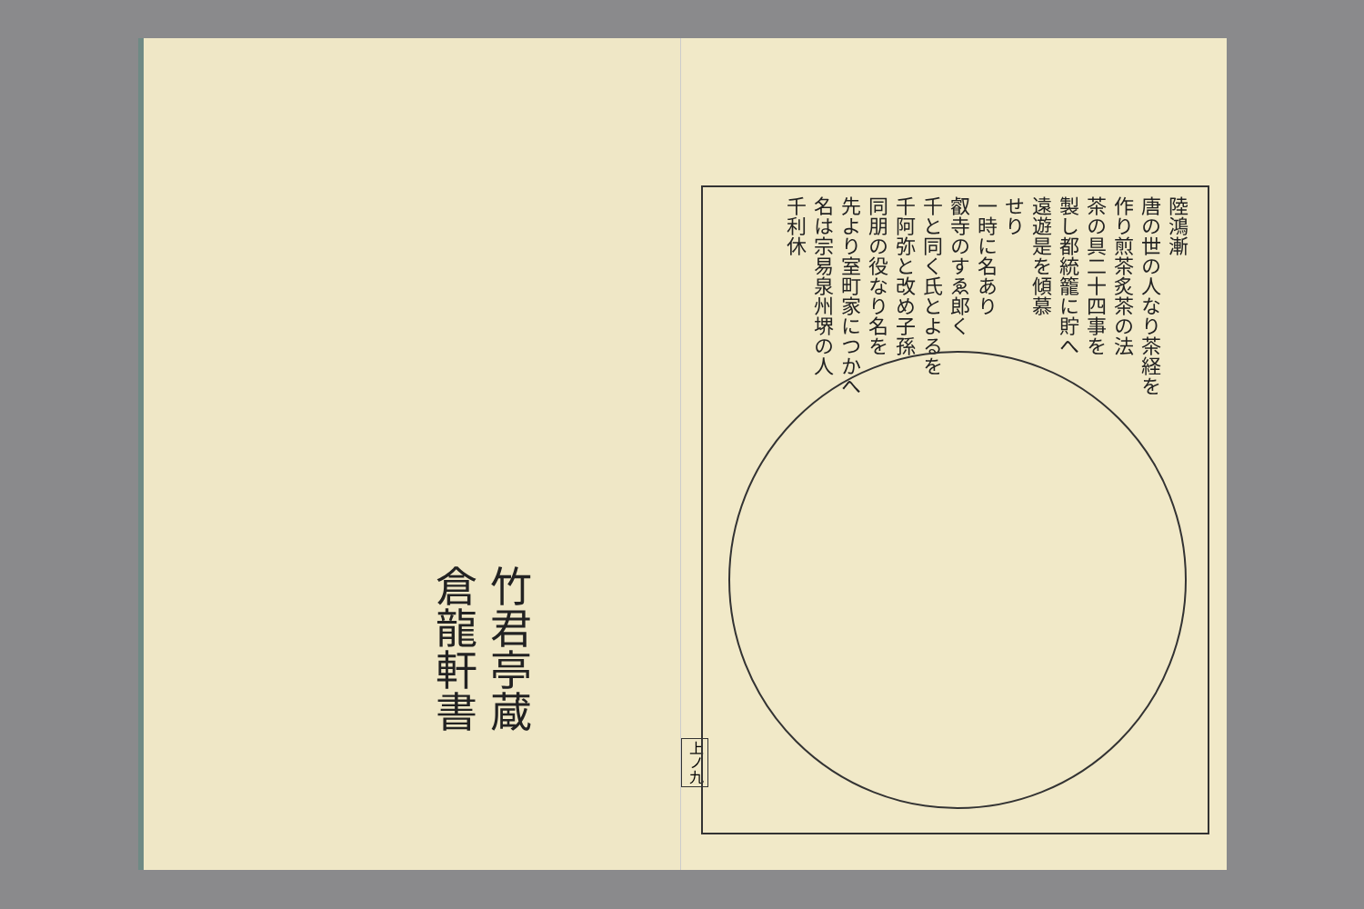竹君亭蔵
倉龍軒書
上ノ九
陸鴻漸
唐の世の人なり茶経を
作り煎茶炙茶の法
茶の具二十四事を
製し都統籠に貯へ
遠遊是を傾慕
せり
一時に名あり
叡寺のすゑ郎く
千と同く氏とよるを
千阿弥と改め子孫
同朋の役なり名を
先より室町家につかへ
名は宗易泉州堺の人
千利休